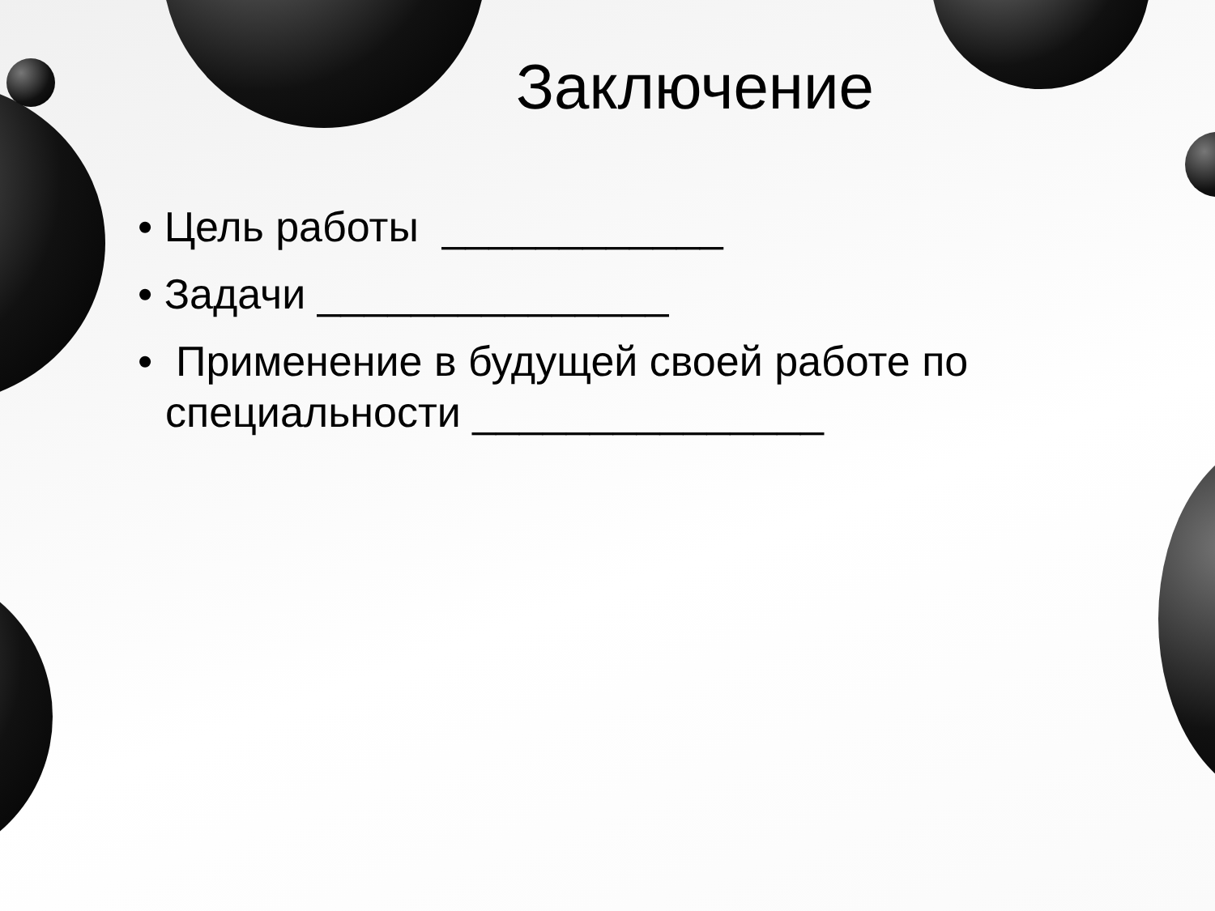Заключение
• Цель работы ____________
• Задачи _______________
• Применение в будущей своей работе по специальности _______________